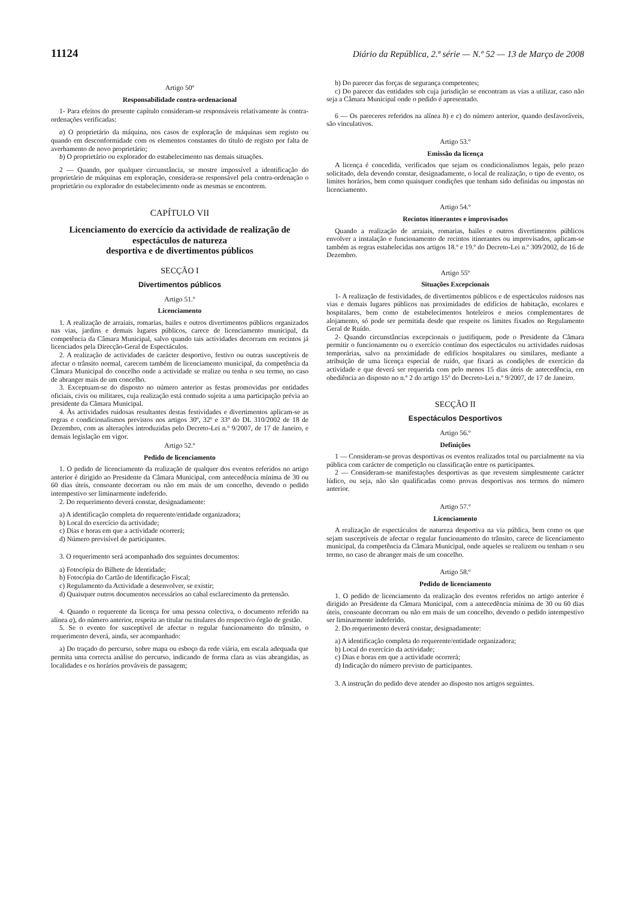11124 Diário da República, 2.ª série — N.º 52 — 13 de Março de 2008
Artigo 50º
Responsabilidade contra-ordenacional
1- Para efeitos do presente capítulo consideram-se responsáveis relativamente às contra-ordenações verificadas:
a) O proprietário da máquina, nos casos de exploração de máquinas sem registo ou quando em desconformidade com os elementos constantes do título de registo por falta de averbamento de novo proprietário;
b) O proprietário ou explorador do estabelecimento nas demais situações.
2 — Quando, por qualquer circunstância, se mostre impossível a identificação do proprietário de máquinas em exploração, considera-se responsável pela contra-ordenação o proprietário ou explorador do estabelecimento onde as mesmas se encontrem.
CAPÍTULO VII
Licenciamento do exercício da actividade de realização de espectáculos de natureza
desportiva e de divertimentos públicos
SECÇÃO I
Divertimentos públicos
Artigo 51.º
Licenciamento
1. A realização de arraiais, romarias, bailes e outros divertimentos públicos organizados nas vias, jardins e demais lugares públicos, carece de licenciamento municipal, da competência da Câmara Municipal, salvo quando tais actividades decorram em recintos já licenciados pela Direcção-Geral de Espectáculos.
2. A realização de actividades de carácter desportivo, festivo ou outras susceptíveis de afectar o trânsito normal, carecem também de licenciamento municipal, da competência da Câmara Municipal do concelho onde a actividade se realize ou tenha o seu termo, no caso de abranger mais de um concelho.
3. Exceptuam-se do disposto no número anterior as festas promovidas por entidades oficiais, civis ou militares, cuja realização está contudo sujeita a uma participação prévia ao presidente da Câmara Municipal.
4. Às actividades ruidosas resultantes destas festividades e divertimentos aplicam-se as regras e condicionalismos previstos nos artigos 30º, 32º e 33º do DL 310/2002 de 18 de Dezembro, com as alterações introduzidas pelo Decreto-Lei n.º 9/2007, de 17 de Janeiro, e demais legislação em vigor.
Artigo 52.º
Pedido de licenciamento
1. O pedido de licenciamento da realização de qualquer dos eventos referidos no artigo anterior é dirigido ao Presidente da Câmara Municipal, com antecedência mínima de 30 ou 60 dias úteis, consoante decorram ou não em mais de um concelho, devendo o pedido intempestivo ser liminarmente indeferido.
2. Do requerimento deverá constar, designadamente:
a) A identificação completa do requerente/entidade organizadora;
b) Local do exercício da actividade;
c) Dias e horas em que a actividade ocorrerá;
d) Número previsível de participantes.
3. O requerimento será acompanhado dos seguintes documentos:
a) Fotocópia do Bilhete de Identidade;
b) Fotocópia do Cartão de Identificação Fiscal;
c) Regulamento da Actividade a desenvolver, se existir;
d) Quaisquer outros documentos necessários ao cabal esclarecimento da pretensão.
4. Quando o requerente da licença for uma pessoa colectiva, o documento referido na alínea a), do número anterior, respeita ao titular ou titulares do respectivo órgão de gestão.
5. Se o evento for susceptível de afectar o regular funcionamento do trânsito, o requerimento deverá, ainda, ser acompanhado:
a) Do traçado do percurso, sobre mapa ou esboço da rede viária, em escala adequada que permita uma correcta análise do percurso, indicando de forma clara as vias abrangidas, as localidades e os horários prováveis de passagem;
b) Do parecer das forças de segurança competentes;
c) Do parecer das entidades sob cuja jurisdição se encontram as vias a utilizar, caso não seja a Câmara Municipal onde o pedido é apresentado.
6 — Os pareceres referidos na alínea b) e c) do número anterior, quando desfavoráveis, são vinculativos.
Artigo 53.º
Emissão da licença
A licença é concedida, verificados que sejam os condicionalismos legais, pelo prazo solicitado, dela devendo constar, designadamente, o local de realização, o tipo de evento, os limites horários, bem como quaisquer condições que tenham sido definidas ou impostas no licenciamento.
Artigo 54.º
Recintos itinerantes e improvisados
Quando a realização de arraiais, romarias, bailes e outros divertimentos públicos envolver a instalação e funcionamento de recintos itinerantes ou improvisados, aplicam-se também as regras estabelecidas nos artigos 18.º e 19.º do Decreto-Lei n.º 309/2002, de 16 de Dezembro.
Artigo 55º
Situações Excepcionais
1- A realização de festividades, de divertimentos públicos e de espectáculos ruidosos nas vias e demais lugares públicos nas proximidades de edifícios de habitação, escolares e hospitalares, bem como de estabelecimentos hoteleiros e meios complementares de alojamento, só pode ser permitida desde que respeite os limites fixados no Regulamento Geral de Ruído.
2- Quando circunstâncias excepcionais o justifiquem, pode o Presidente da Câmara permitir o funcionamento ou o exercício contínuo dos espectáculos ou actividades ruidosas temporárias, salvo na proximidade de edifícios hospitalares ou similares, mediante a atribuição de uma licença especial de ruído, que fixará as condições de exercício da actividade e que deverá ser requerida com pelo menos 15 dias úteis de antecedência, em obediência ao disposto no n.º 2 do artigo 15º do Decreto-Lei n.º 9/2007, de 17 de Janeiro.
SECÇÃO II
Espectáculos Desportivos
Artigo 56.º
Definições
1 — Consideram-se provas desportivas os eventos realizados total ou parcialmente na via pública com carácter de competição ou classificação entre os participantes.
2 — Consideram-se manifestações desportivas as que revestem simplesmente carácter lúdico, ou seja, não são qualificadas como provas desportivas nos termos do número anterior.
Artigo 57.º
Licenciamento
A realização de espectáculos de natureza desportiva na via pública, bem como os que sejam susceptíveis de afectar o regular funcionamento do trânsito, carece de licenciamento municipal, da competência da Câmara Municipal, onde aqueles se realizem ou tenham o seu termo, no caso de abranger mais de um concelho.
Artigo 58.º
Pedido de licenciamento
1. O pedido de licenciamento da realização dos eventos referidos no artigo anterior é dirigido ao Presidente da Câmara Municipal, com a antecedência mínima de 30 ou 60 dias úteis, consoante decorram ou não em mais de um concelho, devendo o pedido intempestivo ser liminarmente indeferido.
2. Do requerimento deverá constar, designadamente:
a) A identificação completa do requerente/entidade organizadora;
b) Local do exercício da actividade;
c) Dias e horas em que a actividade ocorrerá;
d) Indicação do número previsto de participantes.
3. A instrução do pedido deve atender ao disposto nos artigos seguintes.